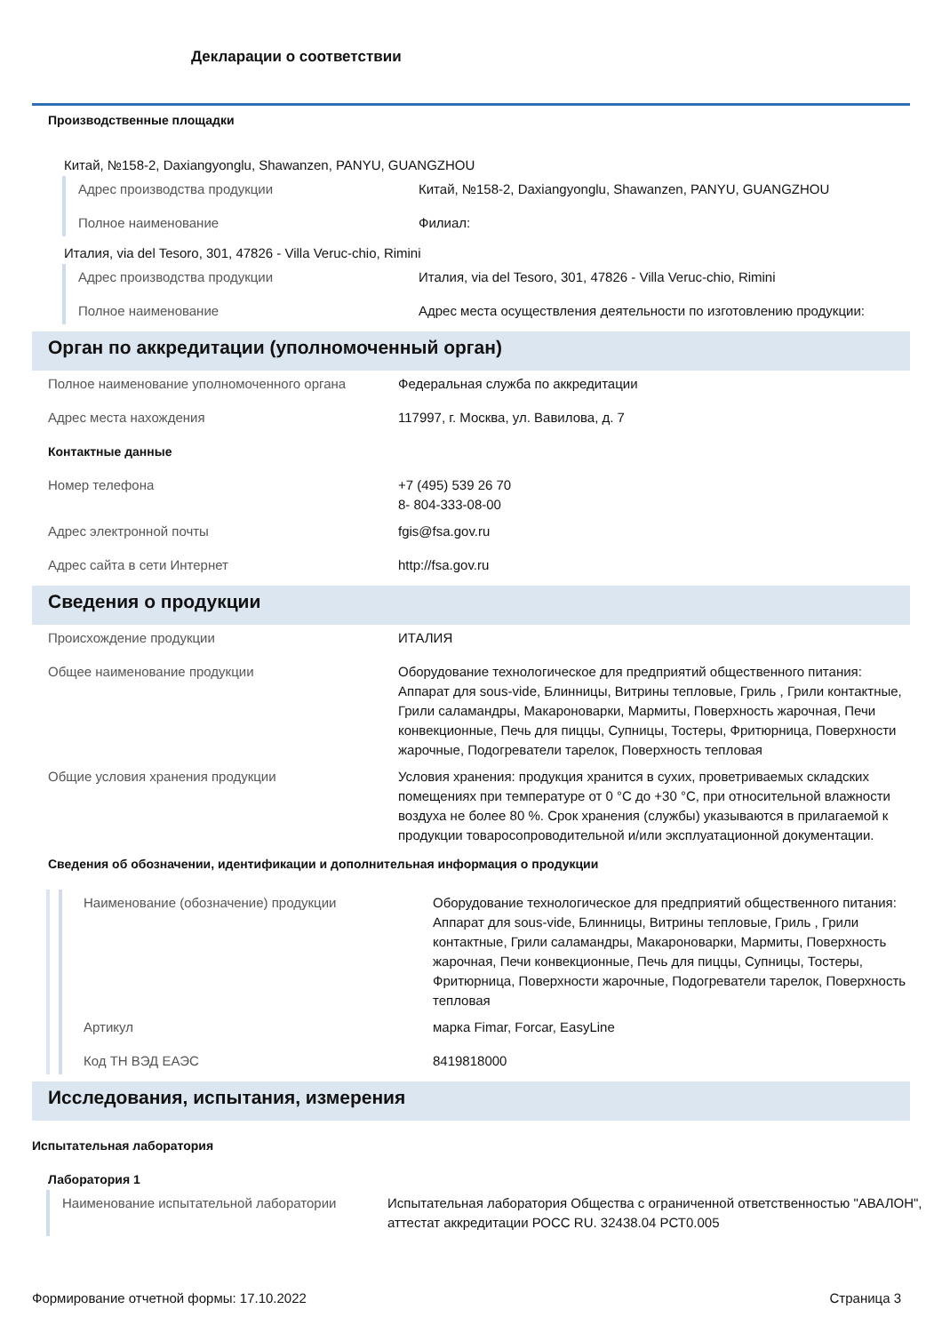Декларации о соответствии
Производственные площадки
Китай, №158-2, Daxiangyonglu, Shawanzen, PANYU, GUANGZHOU
| Адрес производства продукции | Китай, №158-2, Daxiangyonglu, Shawanzen, PANYU, GUANGZHOU |
| Полное наименование | Филиал: |
Италия, via del Tesoro, 301, 47826 - Villa Veruc-chio, Rimini
| Адрес производства продукции | Италия, via del Tesoro, 301, 47826 - Villa Veruc-chio, Rimini |
| Полное наименование | Адрес места осуществления деятельности по изготовлению продукции: |
Орган по аккредитации (уполномоченный орган)
| Полное наименование уполномоченного органа | Федеральная служба по аккредитации |
| Адрес места нахождения | 117997, г. Москва, ул. Вавилова, д. 7 |
| Контактные данные | |
| Номер телефона | +7 (495) 539 26 70 8- 804-333-08-00 |
| Адрес электронной почты | fgis@fsa.gov.ru |
| Адрес сайта в сети Интернет | http://fsa.gov.ru |
Сведения о продукции
| Происхождение продукции | ИТАЛИЯ |
| Общее наименование продукции | Оборудование технологическое для предприятий общественного питания: Аппарат для sous-vide, Блинницы, Витрины тепловые, Гриль , Грили контактные, Грили саламандры, Макароноварки, Мармиты, Поверхность жарочная, Печи конвекционные, Печь для пиццы, Супницы, Тостеры, Фритюрница, Поверхности жарочные, Подогреватели тарелок, Поверхность тепловая |
| Общие условия хранения продукции | Условия хранения: продукция хранится в сухих, проветриваемых складских помещениях при температуре от 0 °C до +30 °C, при относительной влажности воздуха не более 80 %. Срок хранения (службы) указываются в прилагаемой к продукции товаросопроводительной и/или эксплуатационной документации. |
| Сведения об обозначении, идентификации и дополнительная информация о продукции | |
| Наименование (обозначение) продукции | Оборудование технологическое для предприятий общественного питания: Аппарат для sous-vide, Блинницы, Витрины тепловые, Гриль , Грили контактные, Грили саламандры, Макароноварки, Мармиты, Поверхность жарочная, Печи конвекционные, Печь для пиццы, Супницы, Тостеры, Фритюрница, Поверхности жарочные, Подогреватели тарелок, Поверхность тепловая |
| Артикул | марка Fimar, Forcar, EasyLine |
| Код ТН ВЭД ЕАЭС | 8419818000 |
Исследования, испытания, измерения
Испытательная лаборатория
Лаборатория 1
| Наименование испытательной лаборатории | Испытательная лаборатория Общества с ограниченной ответственностью "АВАЛОН", аттестат аккредитации РОСС RU. 32438.04 РСТ0.005 |
Формирование отчетной формы: 17.10.2022 Страница 3